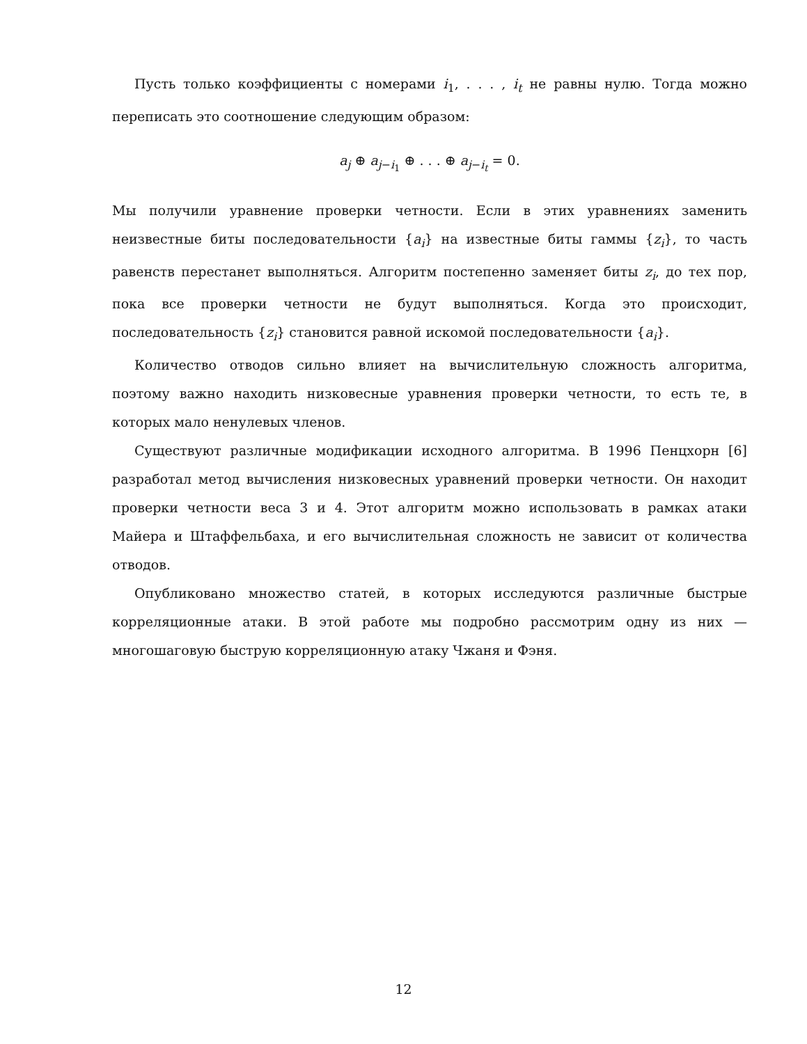Пусть только коэффициенты с номерами i<sub>1</sub>, . . . , i<sub>t</sub> не равны нулю. Тогда можно переписать это соотношение следующим образом:
a<sub>j</sub> ⊕ a<sub>j−i<sub>1</sub></sub> ⊕ . . . ⊕ a<sub>j−i<sub>t</sub></sub> = 0.
Мы получили уравнение проверки четности. Если в этих уравнениях заменить неизвестные биты последовательности {a<sub>i</sub>} на известные биты гаммы {z<sub>i</sub>}, то часть равенств перестанет выполняться. Алгоритм постепенно заменяет биты z<sub>i</sub>, до тех пор, пока все проверки четности не будут выполняться. Когда это происходит, последовательность {z<sub>i</sub>} становится равной искомой последовательности {a<sub>i</sub>}.
Количество отводов сильно влияет на вычислительную сложность алгоритма, поэтому важно находить низковесные уравнения проверки четности, то есть те, в которых мало ненулевых членов.
Существуют различные модификации исходного алгоритма. В 1996 Пенцхорн [6] разработал метод вычисления низковесных уравнений проверки четности. Он находит проверки четности веса 3 и 4. Этот алгоритм можно использовать в рамках атаки Майера и Штаффельбаха, и его вычислительная сложность не зависит от количества отводов.
Опубликовано множество статей, в которых исследуются различные быстрые корреляционные атаки. В этой работе мы подробно рассмотрим одну из них — многошаговую быструю корреляционную атаку Чжаня и Фэня.
12